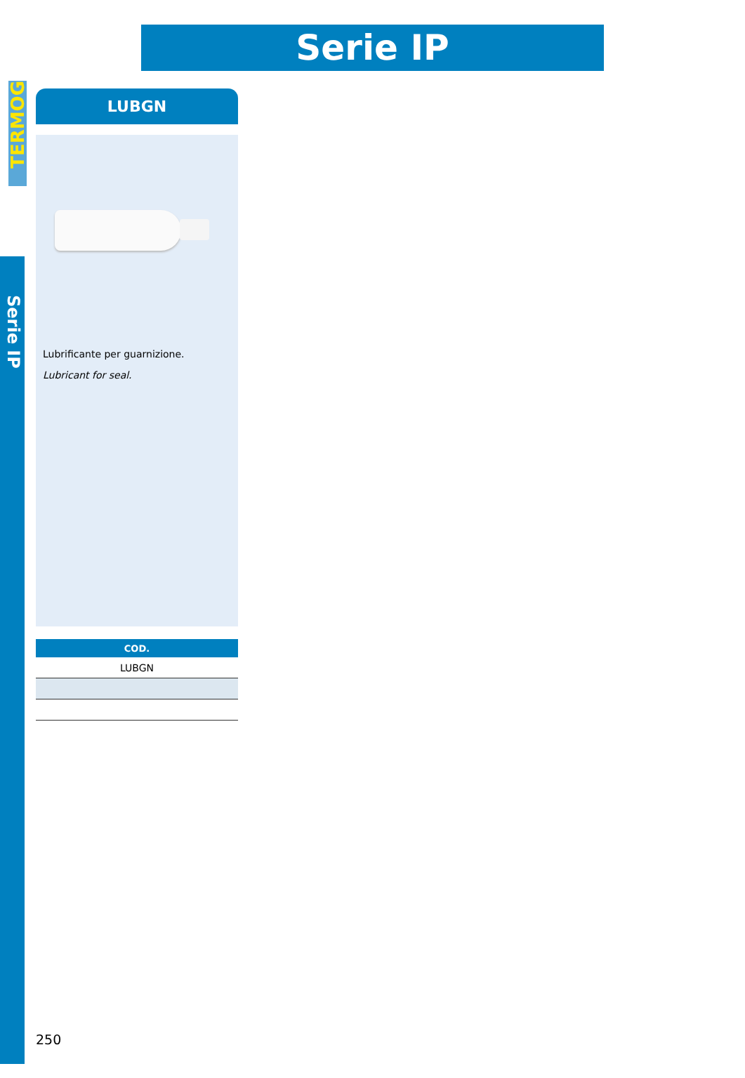TERMOG
Serie IP
Serie IP
LUBGN
Lubrificante per guarnizione.
Lubricant for seal.
| COD. |
| --- |
| LUBGN |
250